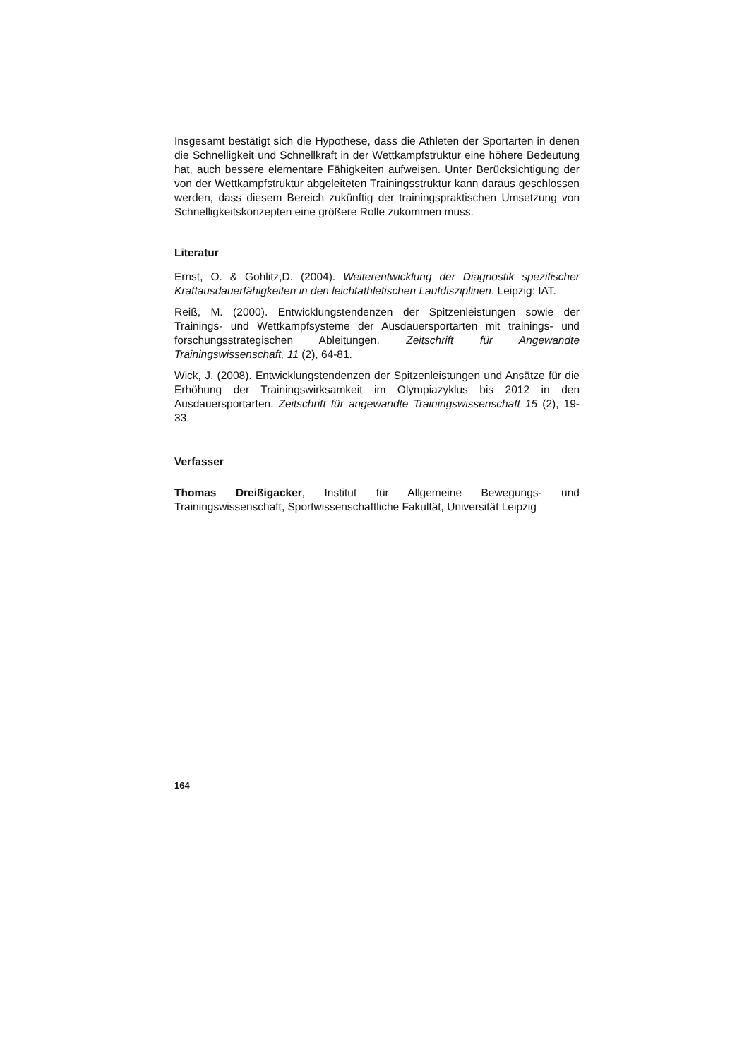Insgesamt bestätigt sich die Hypothese, dass die Athleten der Sportarten in denen die Schnelligkeit und Schnellkraft in der Wettkampfstruktur eine höhere Bedeutung hat, auch bessere elementare Fähigkeiten aufweisen. Unter Berücksichtigung der von der Wettkampfstruktur abgeleiteten Trainingsstruktur kann daraus geschlossen werden, dass diesem Bereich zukünftig der trainingspraktischen Umsetzung von Schnelligkeitskonzepten eine größere Rolle zukommen muss.
Literatur
Ernst, O. & Gohlitz,D. (2004). Weiterentwicklung der Diagnostik spezifischer Kraftausdauerfähigkeiten in den leichtathletischen Laufdisziplinen. Leipzig: IAT.
Reiß, M. (2000). Entwicklungstendenzen der Spitzenleistungen sowie der Trainings- und Wettkampfsysteme der Ausdauersportarten mit trainings- und forschungsstrategischen Ableitungen. Zeitschrift für Angewandte Trainingswissenschaft, 11 (2), 64-81.
Wick, J. (2008). Entwicklungstendenzen der Spitzenleistungen und Ansätze für die Erhöhung der Trainingswirksamkeit im Olympiazyklus bis 2012 in den Ausdauersportarten. Zeitschrift für angewandte Trainingswissenschaft 15 (2), 19-33.
Verfasser
Thomas Dreißigacker, Institut für Allgemeine Bewegungs- und Trainingswissenschaft, Sportwissenschaftliche Fakultät, Universität Leipzig
164